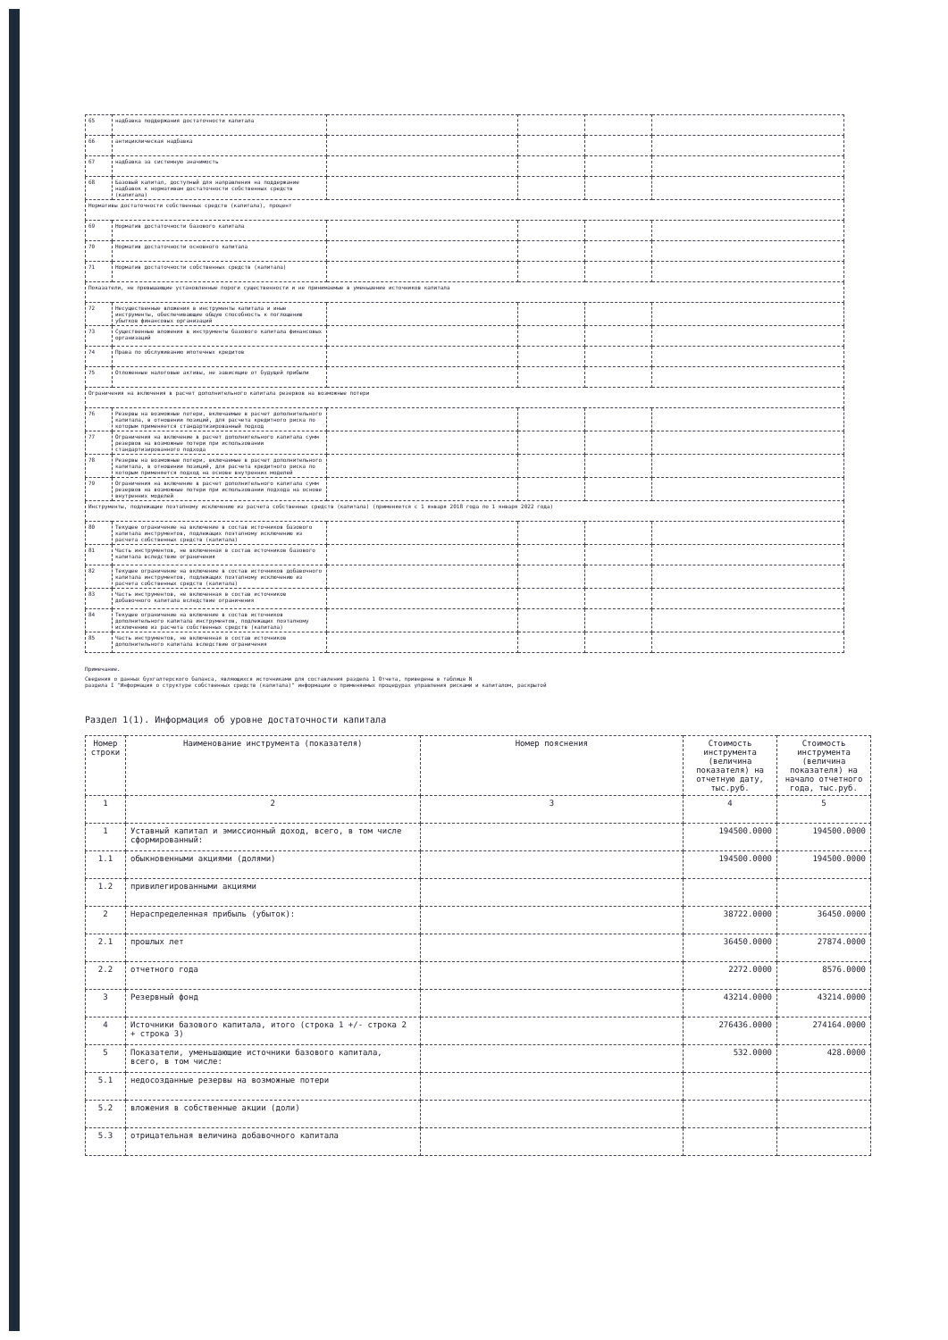| 65 | надбавка поддержания достаточности капитала | | | | |
| 66 | антициклическая надбавка | | | | |
| 67 | надбавка за системную значимость | | | | |
| 68 | Базовый капитал, доступный для направления на поддержание надбавок к нормативам достаточности собственных средств (капитала) | | | | |
| Нормативы достаточности собственных средств (капитала), процент | | | | | |
| 69 | Норматив достаточности базового капитала | | | | |
| 70 | Норматив достаточности основного капитала | | | | |
| 71 | Норматив достаточности собственных средств (капитала) | | | | |
| Показатели, не превышающие установленные пороги существенности и не принимаемые в уменьшение источников капитала | | | | | |
| 72 | Несущественные вложения в инструменты капитала и иные инструменты, обеспечивающие общую способность к поглощению убытков финансовых организаций | | | | |
| 73 | Существенные вложения в инструменты базового капитала финансовых организаций | | | | |
| 74 | Права по обслуживанию ипотечных кредитов | | | | |
| 75 | Отложенные налоговые активы, не зависящие от будущей прибыли | | | | |
| Ограничения на включения в расчет дополнительного капитала резервов на возможные потери | | | | | |
| 76 | Резервы на возможные потери, включаемые в расчет дополнительного капитала, в отношении позиций, для расчета кредитного риска по которым применяется стандартизированный подход | | | | |
| 77 | Ограничения на включение в расчет дополнительного капитала сумм резервов на возможные потери при использовании стандартизированного подхода | | | | |
| 78 | Резервы на возможные потери, включаемые в расчет дополнительного капитала, в отношении позиций, для расчета кредитного риска по которым применяется подход на основе внутренних моделей | | | | |
| 79 | Ограничения на включение в расчет дополнительного капитала сумм резервов на возможные потери при использовании подхода на основе внутренних моделей | | | | |
| Инструменты, подлежащие поэтапному исключению из расчета собственных средств (капитала) (применяется с 1 января 2018 года по 1 января 2022 года) | | | | | |
| 80 | Текущее ограничение на включение в состав источников базового капитала инструментов, подлежащих поэтапному исключению из расчета собственных средств (капитала) | | | | |
| 81 | Часть инструментов, не включенная в состав источников базового капитала вследствие ограничения | | | | |
| 82 | Текущее ограничение на включение в состав источников добавочного капитала инструментов, подлежащих поэтапному исключению из расчета собственных средств (капитала) | | | | |
| 83 | Часть инструментов, не включенная в состав источников добавочного капитала вследствие ограничения | | | | |
| 84 | Текущее ограничение на включение в состав источников дополнительного капитала инструментов, подлежащих поэтапному исключению из расчета собственных средств (капитала) | | | | |
| 85 | Часть инструментов, не включенная в состав источников дополнительного капитала вследствие ограничения | | | | |
Примечание.
Сведения о данных бухгалтерского баланса, являющихся источниками для составления раздела 1 Отчета, приведены в таблице N
раздела I "Информация о структуре собственных средств (капитала)" информации о применяемых процедурах управления рисками и капиталом, раскрытой
Раздел 1(1). Информация об уровне достаточности капитала
| Номер строки | Наименование инструмента (показателя) | Номер пояснения | Стоимость инструмента (величина показателя) на отчетную дату, тыс.руб. | Стоимость инструмента (величина показателя) на начало отчетного года, тыс.руб. |
| --- | --- | --- | --- | --- |
| 1 | 2 | 3 | 4 | 5 |
| 1 | Уставный капитал и эмиссионный доход, всего, в том числе сформированный: | | 194500.0000 | 194500.0000 |
| 1.1 | обыкновенными акциями (долями) | | 194500.0000 | 194500.0000 |
| 1.2 | привилегированными акциями | | | |
| 2 | Нераспределенная прибыль (убыток): | | 38722.0000 | 36450.0000 |
| 2.1 | прошлых лет | | 36450.0000 | 27874.0000 |
| 2.2 | отчетного года | | 2272.0000 | 8576.0000 |
| 3 | Резервный фонд | | 43214.0000 | 43214.0000 |
| 4 | Источники базового капитала, итого (строка 1 +/- строка 2 + строка 3) | | 276436.0000 | 274164.0000 |
| 5 | Показатели, уменьшающие источники базового капитала, всего, в том числе: | | 532.0000 | 428.0000 |
| 5.1 | недосозданные резервы на возможные потери | | | |
| 5.2 | вложения в собственные акции (доли) | | | |
| 5.3 | отрицательная величина добавочного капитала | | | |